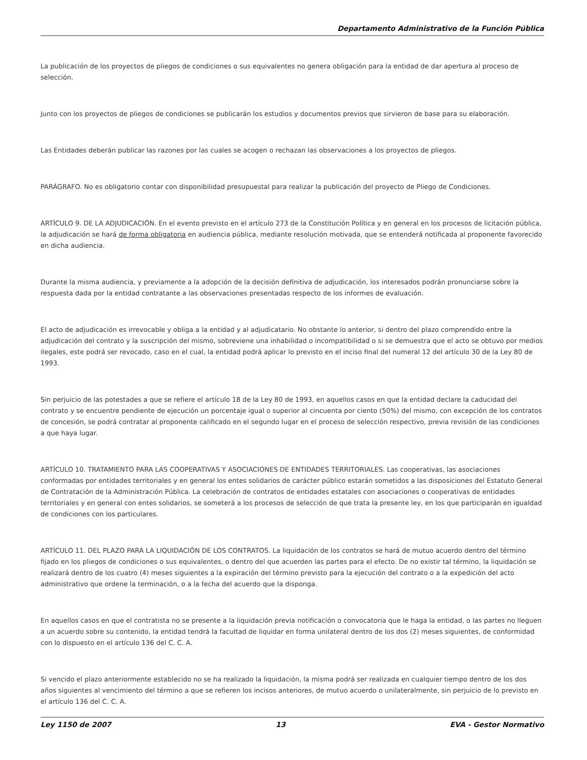Departamento Administrativo de la Función Pública
La publicación de los proyectos de pliegos de condiciones o sus equivalentes no genera obligación para la entidad de dar apertura al proceso de selección.
Junto con los proyectos de pliegos de condiciones se publicarán los estudios y documentos previos que sirvieron de base para su elaboración.
Las Entidades deberán publicar las razones por las cuales se acogen o rechazan las observaciones a los proyectos de pliegos.
PARÁGRAFO. No es obligatorio contar con disponibilidad presupuestal para realizar la publicación del proyecto de Pliego de Condiciones.
ARTÍCULO 9. DE LA ADJUDICACIÓN. En el evento previsto en el artículo 273 de la Constitución Política y en general en los procesos de licitación pública, la adjudicación se hará de forma obligatoria en audiencia pública, mediante resolución motivada, que se entenderá notificada al proponente favorecido en dicha audiencia.
Durante la misma audiencia, y previamente a la adopción de la decisión definitiva de adjudicación, los interesados podrán pronunciarse sobre la respuesta dada por la entidad contratante a las observaciones presentadas respecto de los informes de evaluación.
El acto de adjudicación es irrevocable y obliga a la entidad y al adjudicatario. No obstante lo anterior, si dentro del plazo comprendido entre la adjudicación del contrato y la suscripción del mismo, sobreviene una inhabilidad o incompatibilidad o si se demuestra que el acto se obtuvo por medios ilegales, este podrá ser revocado, caso en el cual, la entidad podrá aplicar lo previsto en el inciso final del numeral 12 del artículo 30 de la Ley 80 de 1993.
Sin perjuicio de las potestades a que se refiere el artículo 18 de la Ley 80 de 1993, en aquellos casos en que la entidad declare la caducidad del contrato y se encuentre pendiente de ejecución un porcentaje igual o superior al cincuenta por ciento (50%) del mismo, con excepción de los contratos de concesión, se podrá contratar al proponente calificado en el segundo lugar en el proceso de selección respectivo, previa revisión de las condiciones a que haya lugar.
ARTÍCULO 10. TRATAMIENTO PARA LAS COOPERATIVAS Y ASOCIACIONES DE ENTIDADES TERRITORIALES. Las cooperativas, las asociaciones conformadas por entidades territoriales y en general los entes solidarios de carácter público estarán sometidos a las disposiciones del Estatuto General de Contratación de la Administración Pública. La celebración de contratos de entidades estatales con asociaciones o cooperativas de entidades territoriales y en general con entes solidarios, se someterá a los procesos de selección de que trata la presente ley, en los que participarán en igualdad de condiciones con los particulares.
ARTÍCULO 11. DEL PLAZO PARA LA LIQUIDACIÓN DE LOS CONTRATOS. La liquidación de los contratos se hará de mutuo acuerdo dentro del término fijado en los pliegos de condiciones o sus equivalentes, o dentro del que acuerden las partes para el efecto. De no existir tal término, la liquidación se realizará dentro de los cuatro (4) meses siguientes a la expiración del término previsto para la ejecución del contrato o a la expedición del acto administrativo que ordene la terminación, o a la fecha del acuerdo que la disponga.
En aquellos casos en que el contratista no se presente a la liquidación previa notificación o convocatoria que le haga la entidad, o las partes no lleguen a un acuerdo sobre su contenido, la entidad tendrá la facultad de liquidar en forma unilateral dentro de los dos (2) meses siguientes, de conformidad con lo dispuesto en el artículo 136 del C. C. A.
Si vencido el plazo anteriormente establecido no se ha realizado la liquidación, la misma podrá ser realizada en cualquier tiempo dentro de los dos años siguientes al vencimiento del término a que se refieren los incisos anteriores, de mutuo acuerdo o unilateralmente, sin perjuicio de lo previsto en el artículo 136 del C. C. A.
Ley 1150 de 2007 13 EVA - Gestor Normativo